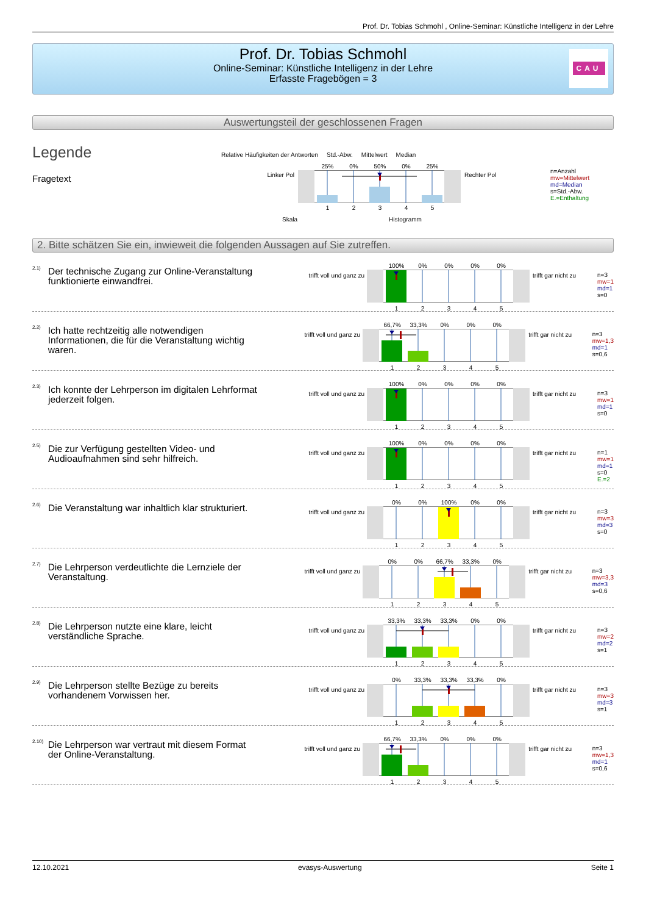Prof. Dr. Tobias Schmohl , Online-Seminar: Künstliche Intelligenz in der Lehre
Prof. Dr. Tobias Schmohl
Online-Seminar: Künstliche Intelligenz in der Lehre
Erfasste Fragebögen = 3
CAU
Auswertungsteil der geschlossenen Fragen
Legende
Fragetext
Relative Häufigkeiten der Antworten Std.-Abw. Mittelwert Median
Linker Pol
25% 0% 50% 0% 25%
12345
Rechter Pol
Skala Histogramm
n=Anzahl
mw=Mittelwert
md=Median
s=Std.-Abw.
E.=Enthaltung
2. Bitte schätzen Sie ein, inwieweit die folgenden Aussagen auf Sie zutreffen.
2.1)
Der technische Zugang zur Online-Veranstaltung funktionierte einwandfrei.
trifft voll und ganz zu
100% 0% 0% 0% 0%
12345
trifft gar nicht zu
n=3
mw=1
md=1
s=0
2.2)
Ich hatte rechtzeitig alle notwendigen Informationen, die für die Veranstaltung wichtig waren.
trifft voll und ganz zu
66,7% 33,3% 0% 0% 0%
12345
trifft gar nicht zu
n=3
mw=1,3
md=1
s=0,6
2.3)
Ich konnte der Lehrperson im digitalen Lehrformat jederzeit folgen.
trifft voll und ganz zu
100% 0% 0% 0% 0%
12345
trifft gar nicht zu
n=3
mw=1
md=1
s=0
2.5)
Die zur Verfügung gestellten Video- und Audioaufnahmen sind sehr hilfreich.
trifft voll und ganz zu
100% 0% 0% 0% 0%
12345
trifft gar nicht zu
n=1
mw=1
md=1
s=0
E.=2
2.6)
Die Veranstaltung war inhaltlich klar strukturiert.
trifft voll und ganz zu
0% 0% 100% 0% 0%
12345
trifft gar nicht zu
n=3
mw=3
md=3
s=0
2.7)
Die Lehrperson verdeutlichte die Lernziele der Veranstaltung.
trifft voll und ganz zu
0% 0% 66,7% 33,3% 0%
12345
trifft gar nicht zu
n=3
mw=3,3
md=3
s=0,6
2.8)
Die Lehrperson nutzte eine klare, leicht verständliche Sprache.
trifft voll und ganz zu
33,3% 33,3% 33,3% 0% 0%
12345
trifft gar nicht zu
n=3
mw=2
md=2
s=1
2.9)
Die Lehrperson stellte Bezüge zu bereits vorhandenem Vorwissen her.
trifft voll und ganz zu
0% 33,3% 33,3% 33,3% 0%
12345
trifft gar nicht zu
n=3
mw=3
md=3
s=1
2.10)
Die Lehrperson war vertraut mit diesem Format der Online-Veranstaltung.
trifft voll und ganz zu
66,7% 33,3% 0% 0% 0%
12345
trifft gar nicht zu
n=3
mw=1,3
md=1
s=0,6
12.10.2021 evasys-Auswertung Seite 1